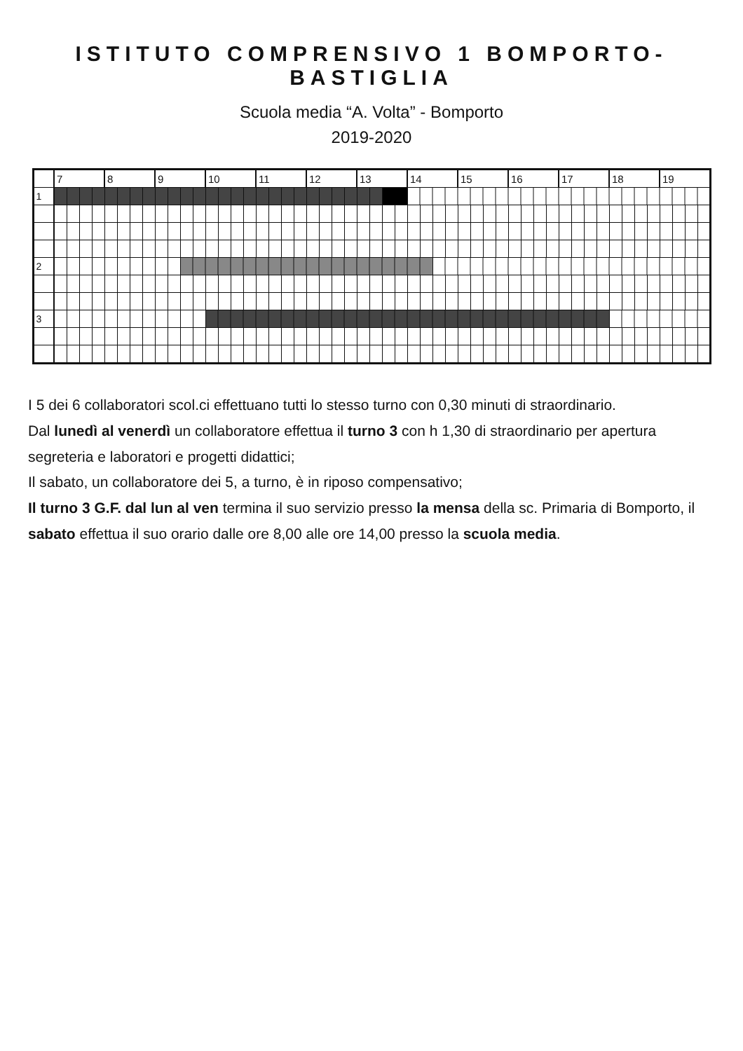ISTITUTO COMPRENSIVO 1 BOMPORTO-BASTIGLIA
Scuola media “A. Volta” - Bomporto
2019-2020
| | 7 | 8 | 9 | | 10 | 11 | 12 | 13 | | 14 | | 15 | 16 | 17 | 18 | 19 |
| 1 | | | | | | | | | | | | | | | | |
| 2 | | | | | | | | | | | | | | | | |
| 3 | | | | | | | | | | | | | | | | |
I 5 dei 6 collaboratori scol.ci effettuano tutti lo stesso turno con 0,30 minuti di straordinario.
Dal lunedì al venerdì un collaboratore effettua il turno 3 con h 1,30 di straordinario per apertura segreteria e laboratori e progetti didattici;
Il sabato, un collaboratore dei 5, a turno, è in riposo compensativo;
Il turno 3 G.F. dal lun al ven termina il suo servizio presso la mensa della sc. Primaria di Bomporto, il sabato effettua il suo orario dalle ore 8,00 alle ore 14,00 presso la scuola media.